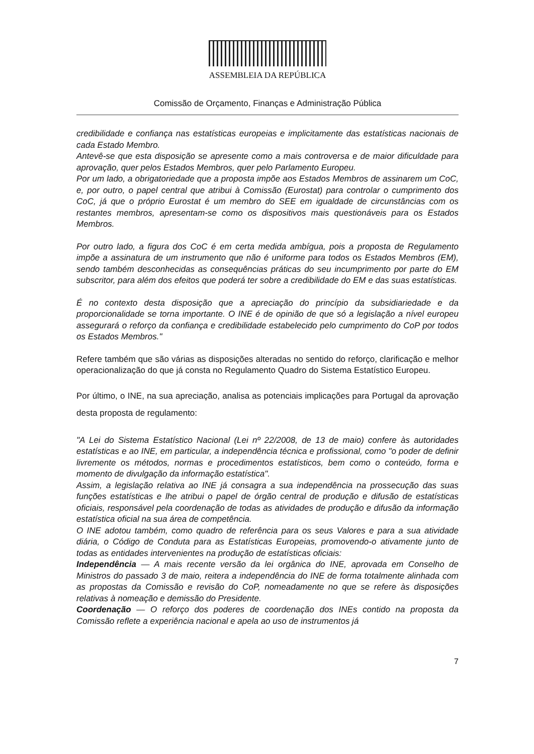ASSEMBLEIA DA REPÚBLICA
Comissão de Orçamento, Finanças e Administração Pública
credibilidade e confiança nas estatísticas europeias e implicitamente das estatísticas nacionais de cada Estado Membro.
Antevê-se que esta disposição se apresente como a mais controversa e de maior dificuldade para aprovação, quer pelos Estados Membros, quer pelo Parlamento Europeu.
Por um lado, a obrigatoriedade que a proposta impõe aos Estados Membros de assinarem um CoC, e, por outro, o papel central que atribui à Comissão (Eurostat) para controlar o cumprimento dos CoC, já que o próprio Eurostat é um membro do SEE em igualdade de circunstâncias com os restantes membros, apresentam-se como os dispositivos mais questionáveis para os Estados Membros.
Por outro lado, a figura dos CoC é em certa medida ambígua, pois a proposta de Regulamento impõe a assinatura de um instrumento que não é uniforme para todos os Estados Membros (EM), sendo também desconhecidas as consequências práticas do seu incumprimento por parte do EM subscritor, para além dos efeitos que poderá ter sobre a credibilidade do EM e das suas estatísticas.
É no contexto desta disposição que a apreciação do princípio da subsidiariedade e da proporcionalidade se torna importante. O INE é de opinião de que só a legislação a nível europeu assegurará o reforço da confiança e credibilidade estabelecido pelo cumprimento do CoP por todos os Estados Membros."
Refere também que são várias as disposições alteradas no sentido do reforço, clarificação e melhor operacionalização do que já consta no Regulamento Quadro do Sistema Estatístico Europeu.
Por último, o INE, na sua apreciação, analisa as potenciais implicações para Portugal da aprovação desta proposta de regulamento:
"A Lei do Sistema Estatístico Nacional (Lei nº 22/2008, de 13 de maio) confere às autoridades estatísticas e ao INE, em particular, a independência técnica e profissional, como "o poder de definir livremente os métodos, normas e procedimentos estatísticos, bem como o conteúdo, forma e momento de divulgação da informação estatística".
Assim, a legislação relativa ao INE já consagra a sua independência na prossecução das suas funções estatísticas e lhe atribui o papel de órgão central de produção e difusão de estatísticas oficiais, responsável pela coordenação de todas as atividades de produção e difusão da informação estatística oficial na sua área de competência.
O INE adotou também, como quadro de referência para os seus Valores e para a sua atividade diária, o Código de Conduta para as Estatísticas Europeias, promovendo-o ativamente junto de todas as entidades intervenientes na produção de estatísticas oficiais:
Independência — A mais recente versão da lei orgânica do INE, aprovada em Conselho de Ministros do passado 3 de maio, reitera a independência do INE de forma totalmente alinhada com as propostas da Comissão e revisão do CoP, nomeadamente no que se refere às disposições relativas à nomeação e demissão do Presidente.
Coordenação — O reforço dos poderes de coordenação dos INEs contido na proposta da Comissão reflete a experiência nacional e apela ao uso de instrumentos já
7